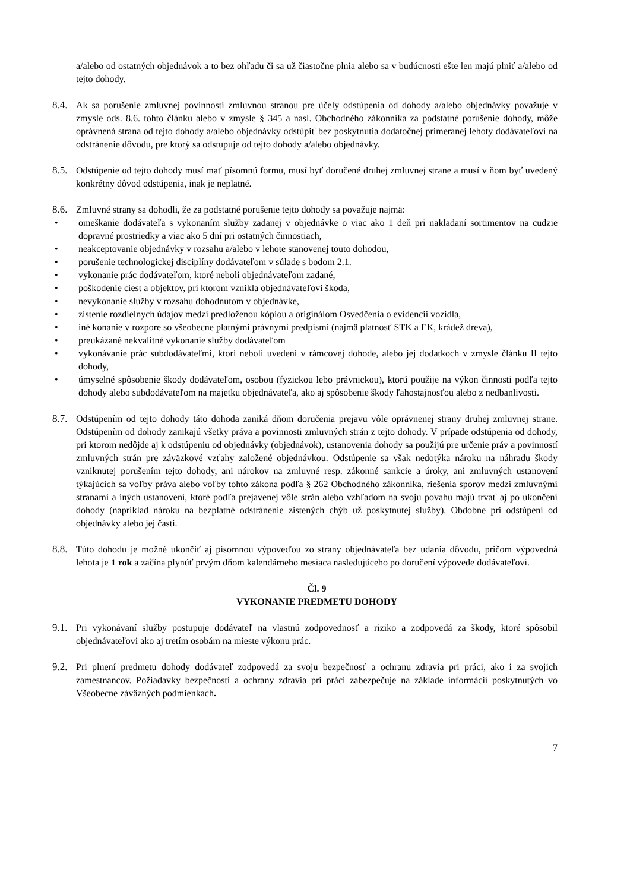a/alebo od ostatných objednávok a to bez ohľadu či sa už čiastočne plnia alebo sa v budúcnosti ešte len majú plniť a/alebo od tejto dohody.
8.4.
Ak sa porušenie zmluvnej povinnosti zmluvnou stranou pre účely odstúpenia od dohody a/alebo objednávky považuje v zmysle ods. 8.6. tohto článku alebo v zmysle § 345 a nasl. Obchodného zákonníka za podstatné porušenie dohody, môže oprávnená strana od tejto dohody a/alebo objednávky odstúpiť bez poskytnutia dodatočnej primeranej lehoty dodávateľovi na odstránenie dôvodu, pre ktorý sa odstupuje od tejto dohody a/alebo objednávky.
8.5.
Odstúpenie od tejto dohody musí mať písomnú formu, musí byť doručené druhej zmluvnej strane a musí v ňom byť uvedený konkrétny dôvod odstúpenia, inak je neplatné.
8.6.
Zmluvné strany sa dohodli, že za podstatné porušenie tejto dohody sa považuje najmä:
• omeškanie dodávateľa s vykonaním služby zadanej v objednávke o viac ako 1 deň pri nakladaní sortimentov na cudzie dopravné prostriedky a viac ako 5 dní pri ostatných činnostiach,
• neakceptovanie objednávky v rozsahu a/alebo v lehote stanovenej touto dohodou,
• porušenie technologickej disciplíny dodávateľom v súlade s bodom 2.1.
• vykonanie prác dodávateľom, ktoré neboli objednávateľom zadané,
• poškodenie ciest a objektov, pri ktorom vznikla objednávateľovi škoda,
• nevykonanie služby v rozsahu dohodnutom v objednávke,
• zistenie rozdielnych údajov medzi predloženou kópiou a originálom Osvedčenia o evidencii vozidla,
• iné konanie v rozpore so všeobecne platnými právnymi predpismi (najmä platnosť STK a EK, krádež dreva),
• preukázané nekvalitné vykonanie služby dodávateľom
• vykonávanie prác subdodávateľmi, ktorí neboli uvedení v rámcovej dohode, alebo jej dodatkoch v zmysle článku II tejto dohody,
• úmyselné spôsobenie škody dodávateľom, osobou (fyzickou lebo právnickou), ktorú použije na výkon činnosti podľa tejto dohody alebo subdodávateľom na majetku objednávateľa, ako aj spôsobenie škody ľahostajnosťou alebo z nedbanlivosti.
8.7.
Odstúpením od tejto dohody táto dohoda zaniká dňom doručenia prejavu vôle oprávnenej strany druhej zmluvnej strane. Odstúpením od dohody zanikajú všetky práva a povinnosti zmluvných strán z tejto dohody. V prípade odstúpenia od dohody, pri ktorom nedôjde aj k odstúpeniu od objednávky (objednávok), ustanovenia dohody sa použijú pre určenie práv a povinností zmluvných strán pre záväzkové vzťahy založené objednávkou. Odstúpenie sa však nedotýka nároku na náhradu škody vzniknutej porušením tejto dohody, ani nárokov na zmluvné resp. zákonné sankcie a úroky, ani zmluvných ustanovení týkajúcich sa voľby práva alebo voľby tohto zákona podľa § 262 Obchodného zákonníka, riešenia sporov medzi zmluvnými stranami a iných ustanovení, ktoré podľa prejavenej vôle strán alebo vzhľadom na svoju povahu majú trvať aj po ukončení dohody (napríklad nároku na bezplatné odstránenie zistených chýb už poskytnutej služby). Obdobne pri odstúpení od objednávky alebo jej časti.
8.8.
Túto dohodu je možné ukončiť aj písomnou výpoveďou zo strany objednávateľa bez udania dôvodu, pričom výpovedná lehota je 1 rok a začína plynúť prvým dňom kalendárneho mesiaca nasledujúceho po doručení výpovede dodávateľovi.
Čl. 9
VYKONANIE PREDMETU DOHODY
9.1.
Pri vykonávaní služby postupuje dodávateľ na vlastnú zodpovednosť a riziko a zodpovedá za škody, ktoré spôsobil objednávateľovi ako aj tretím osobám na mieste výkonu prác.
9.2.
Pri plnení predmetu dohody dodávateľ zodpovedá za svoju bezpečnosť a ochranu zdravia pri práci, ako i za svojich zamestnancov. Požiadavky bezpečnosti a ochrany zdravia pri práci zabezpečuje na základe informácií poskytnutých vo Všeobecne záväzných podmienkach.
7